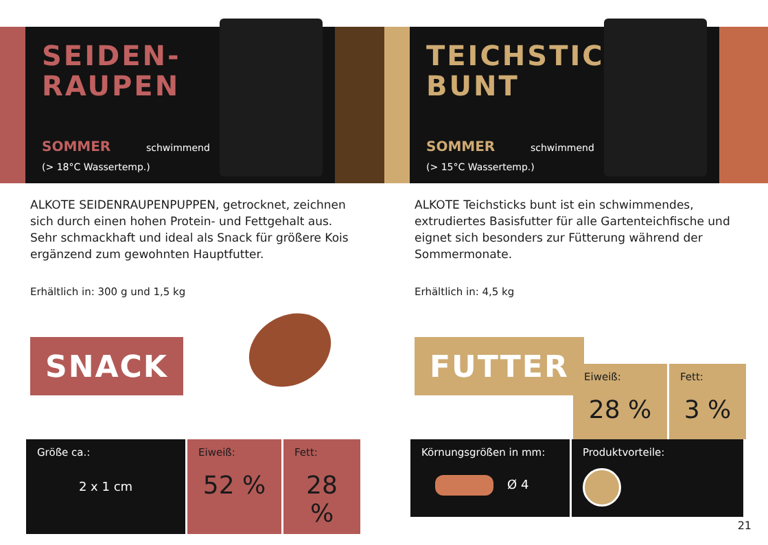SEIDEN-
RAUPEN
SOMMER schwimmend
(> 18°C Wassertemp.)
ALKOTE SEIDENRAUPENPUPPEN, getrocknet, zeichnen sich durch einen hohen Protein- und Fettgehalt aus. Sehr schmackhaft und ideal als Snack für größere Kois ergänzend zum gewohnten Hauptfutter.
Erhältlich in: 300 g und 1,5 kg
SNACK
| Größe ca.: 2 x 1 cm | Eiweiß: 52 % | Fett: 28 % |
TEICHSTICKS
BUNT
SOMMER schwimmend
(> 15°C Wassertemp.)
ALKOTE Teichsticks bunt ist ein schwimmendes, extrudiertes Basisfutter für alle Gartenteichfische und eignet sich besonders zur Fütterung während der Sommermonate.
Erhältlich in: 4,5 kg
FUTTER
| Eiweiß: 28 % | Fett: 3 % |
| Körnungsgrößen in mm: Ø 4 | Produktvorteile: |
21